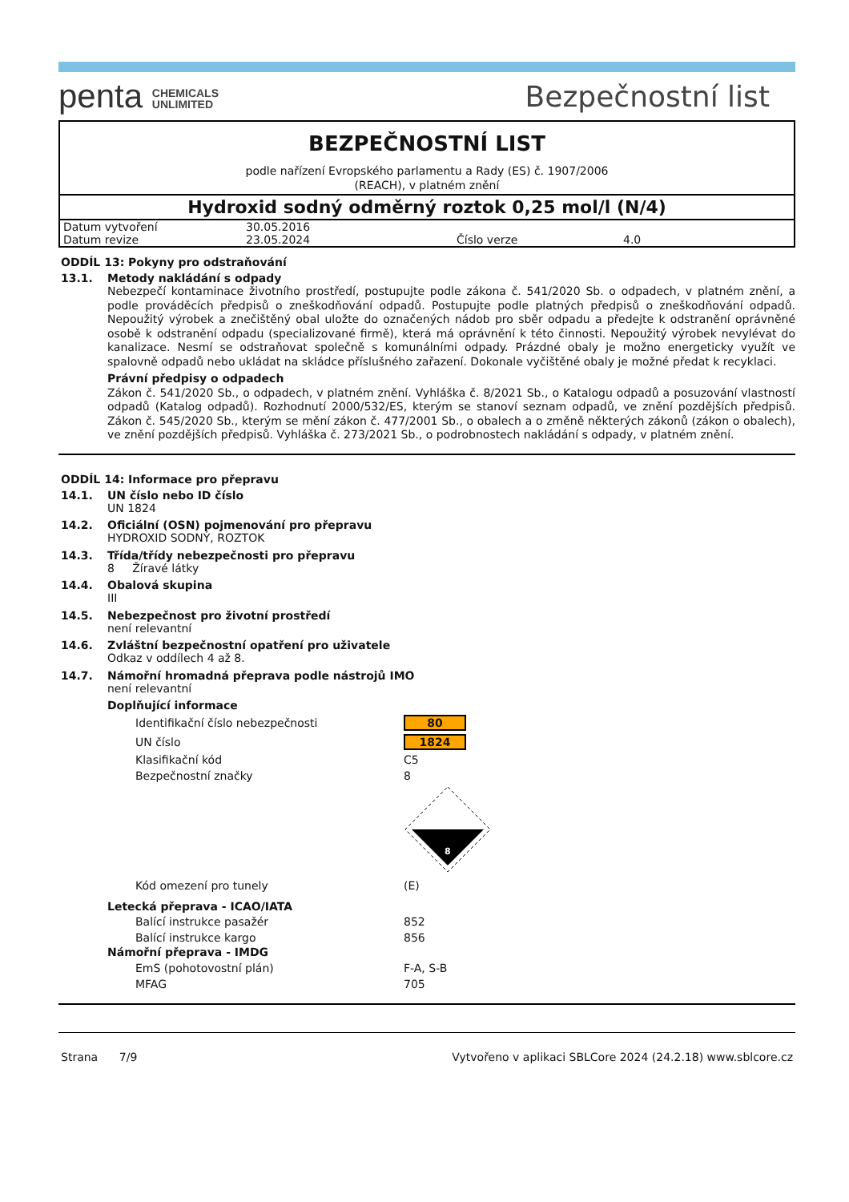penta CHEMICALS
UNLIMITED
Bezpečnostní list
BEZPEČNOSTNÍ LIST
podle nařízení Evropského parlamentu a Rady (ES) č. 1907/2006
(REACH), v platném znění
Hydroxid sodný odměrný roztok 0,25 mol/l (N/4)
| Datum vytvoření | 30.05.2016 | | |
| Datum revize | 23.05.2024 | Číslo verze | 4.0 |
ODDÍL 13: Pokyny pro odstraňování
13.1. Metody nakládání s odpady
Nebezpečí kontaminace životního prostředí, postupujte podle zákona č. 541/2020 Sb. o odpadech, v platném znění, a podle prováděcích předpisů o zneškodňování odpadů. Postupujte podle platných předpisů o zneškodňování odpadů. Nepoužitý výrobek a znečištěný obal uložte do označených nádob pro sběr odpadu a předejte k odstranění oprávněné osobě k odstranění odpadu (specializované firmě), která má oprávnění k této činnosti. Nepoužitý výrobek nevylévat do kanalizace. Nesmí se odstraňovat společně s komunálními odpady. Prázdné obaly je možno energeticky využít ve spalovně odpadů nebo ukládat na skládce příslušného zařazení. Dokonale vyčištěné obaly je možné předat k recyklaci.
Právní předpisy o odpadech
Zákon č. 541/2020 Sb., o odpadech, v platném znění. Vyhláška č. 8/2021 Sb., o Katalogu odpadů a posuzování vlastností odpadů (Katalog odpadů). Rozhodnutí 2000/532/ES, kterým se stanoví seznam odpadů, ve znění pozdějších předpisů. Zákon č. 545/2020 Sb., kterým se mění zákon č. 477/2001 Sb., o obalech a o změně některých zákonů (zákon o obalech), ve znění pozdějších předpisů. Vyhláška č. 273/2021 Sb., o podrobnostech nakládání s odpady, v platném znění.
ODDÍL 14: Informace pro přepravu
14.1. UN číslo nebo ID číslo
UN 1824
14.2. Oficiální (OSN) pojmenování pro přepravu
HYDROXID SODNÝ, ROZTOK
14.3. Třída/třídy nebezpečnosti pro přepravu
8 Žíravé látky
14.4. Obalová skupina
III
14.5. Nebezpečnost pro životní prostředí
není relevantní
14.6. Zvláštní bezpečnostní opatření pro uživatele
Odkaz v oddílech 4 až 8.
14.7. Námořní hromadná přeprava podle nástrojů IMO
není relevantní
Doplňující informace
| Identifikační číslo nebezpečnosti | 80 |
| UN číslo | 1824 |
| Klasifikační kód | C5 |
| Bezpečnostní značky | 8 |
| | 8 |
| Kód omezení pro tunely | (E) |
Letecká přeprava - ICAO/IATA
| Balící instrukce pasažér | 852 |
| Balící instrukce kargo | 856 |
Námořní přeprava - IMDG
| EmS (pohotovostní plán) | F-A, S-B |
| MFAG | 705 |
Strana 7/9 Vytvořeno v aplikaci SBLCore 2024 (24.2.18) www.sblcore.cz